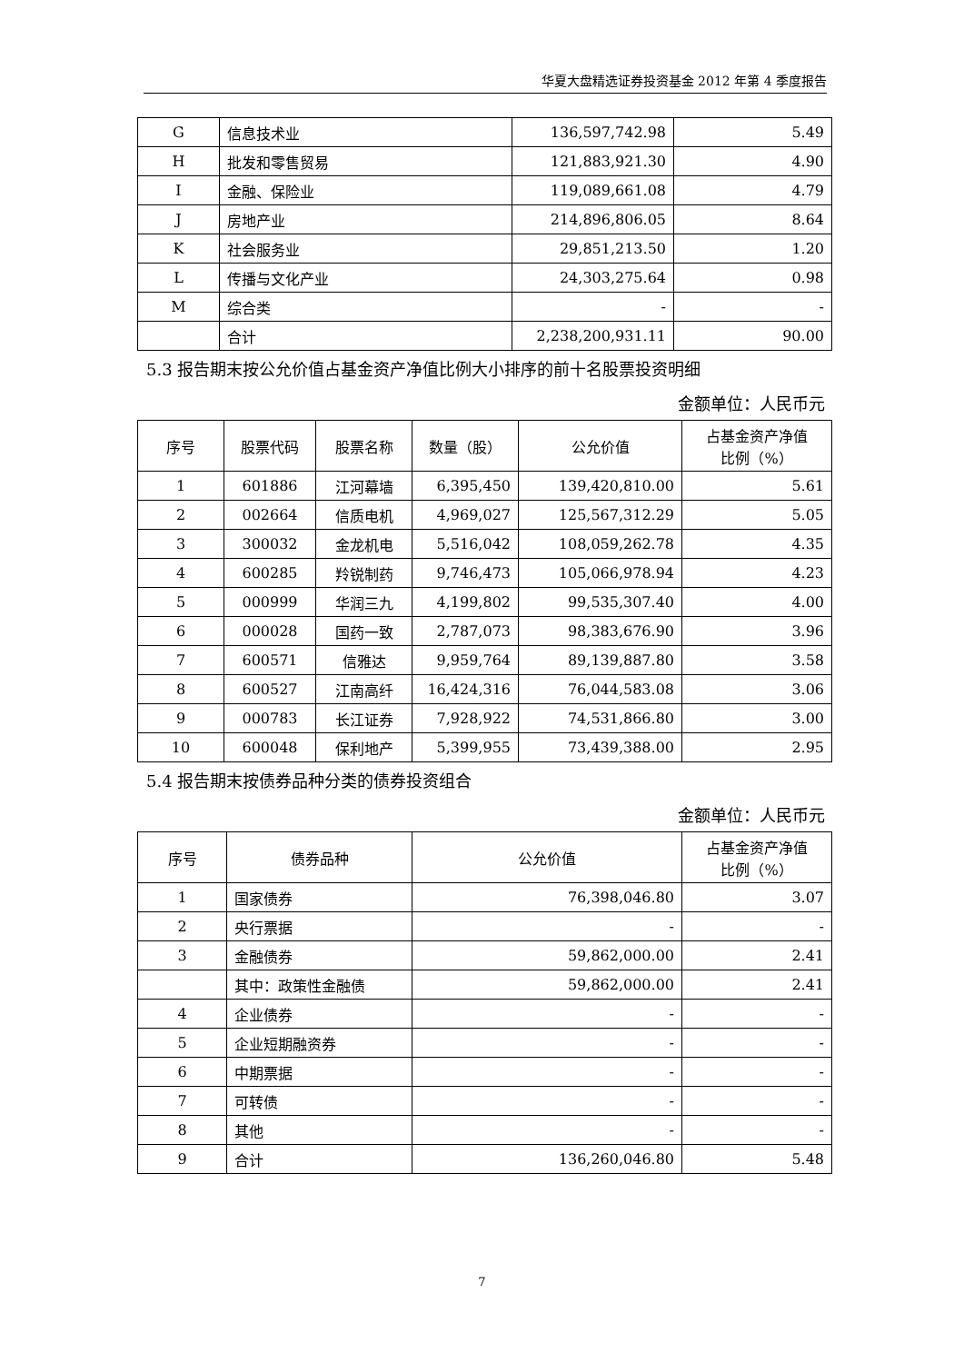华夏大盘精选证券投资基金 2012 年第 4 季度报告
| G | 信息技术业 | 136,597,742.98 | 5.49 |
| H | 批发和零售贸易 | 121,883,921.30 | 4.90 |
| I | 金融、保险业 | 119,089,661.08 | 4.79 |
| J | 房地产业 | 214,896,806.05 | 8.64 |
| K | 社会服务业 | 29,851,213.50 | 1.20 |
| L | 传播与文化产业 | 24,303,275.64 | 0.98 |
| M | 综合类 | - | - |
| | 合计 | 2,238,200,931.11 | 90.00 |
5.3 报告期末按公允价值占基金资产净值比例大小排序的前十名股票投资明细
金额单位：人民币元
| 序号 | 股票代码 | 股票名称 | 数量（股） | 公允价值 | 占基金资产净值 比例（%） |
| --- | --- | --- | --- | --- | --- |
| 1 | 601886 | 江河幕墙 | 6,395,450 | 139,420,810.00 | 5.61 |
| 2 | 002664 | 信质电机 | 4,969,027 | 125,567,312.29 | 5.05 |
| 3 | 300032 | 金龙机电 | 5,516,042 | 108,059,262.78 | 4.35 |
| 4 | 600285 | 羚锐制药 | 9,746,473 | 105,066,978.94 | 4.23 |
| 5 | 000999 | 华润三九 | 4,199,802 | 99,535,307.40 | 4.00 |
| 6 | 000028 | 国药一致 | 2,787,073 | 98,383,676.90 | 3.96 |
| 7 | 600571 | 信雅达 | 9,959,764 | 89,139,887.80 | 3.58 |
| 8 | 600527 | 江南高纤 | 16,424,316 | 76,044,583.08 | 3.06 |
| 9 | 000783 | 长江证券 | 7,928,922 | 74,531,866.80 | 3.00 |
| 10 | 600048 | 保利地产 | 5,399,955 | 73,439,388.00 | 2.95 |
5.4 报告期末按债券品种分类的债券投资组合
金额单位：人民币元
| 序号 | 债券品种 | 公允价值 | 占基金资产净值 比例（%） |
| --- | --- | --- | --- |
| 1 | 国家债券 | 76,398,046.80 | 3.07 |
| 2 | 央行票据 | - | - |
| 3 | 金融债券 | 59,862,000.00 | 2.41 |
| | 其中：政策性金融债 | 59,862,000.00 | 2.41 |
| 4 | 企业债券 | - | - |
| 5 | 企业短期融资券 | - | - |
| 6 | 中期票据 | - | - |
| 7 | 可转债 | - | - |
| 8 | 其他 | - | - |
| 9 | 合计 | 136,260,046.80 | 5.48 |
7